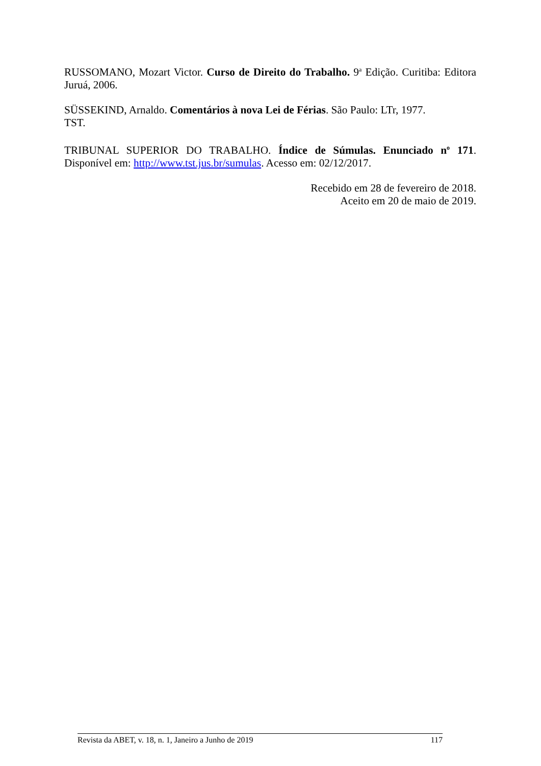RUSSOMANO, Mozart Victor. Curso de Direito do Trabalho. 9<sup>a</sup> Edição. Curitiba: Editora Juruá, 2006.
SÜSSEKIND, Arnaldo. Comentários à nova Lei de Férias. São Paulo: LTr, 1977.
TST.
TRIBUNAL SUPERIOR DO TRABALHO. Índice de Súmulas. Enunciado n<sup>o</sup> 171. Disponível em: http://www.tst.jus.br/sumulas. Acesso em: 02/12/2017.
Recebido em 28 de fevereiro de 2018.
Aceito em 20 de maio de 2019.
Revista da ABET, v. 18, n. 1, Janeiro a Junho de 2019 117